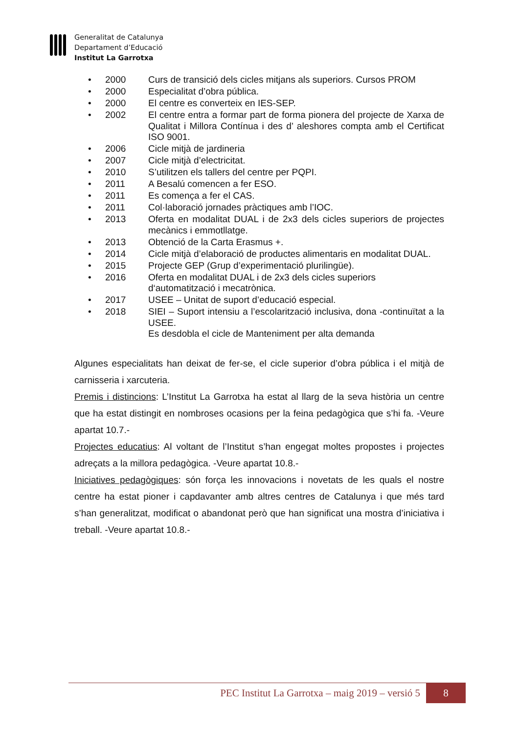Generalitat de Catalunya
Departament d’Educació
Institut La Garrotxa
• 2000 Curs de transició dels cicles mitjans als superiors. Cursos PROM
• 2000 Especialitat d’obra pública.
• 2000 El centre es converteix en IES-SEP.
• 2002 El centre entra a formar part de forma pionera del projecte de Xarxa de Qualitat i Millora Contínua i des d’ aleshores compta amb el Certificat ISO 9001.
• 2006 Cicle mitjà de jardineria
• 2007 Cicle mitjà d’electricitat.
• 2010 S’utilitzen els tallers del centre per PQPI.
• 2011 A Besalú comencen a fer ESO.
• 2011 Es comença a fer el CAS.
• 2011 Col·laboració jornades pràctiques amb l’IOC.
• 2013 Oferta en modalitat DUAL i de 2x3 dels cicles superiors de projectes mecànics i emmotllatge.
• 2013 Obtenció de la Carta Erasmus +.
• 2014 Cicle mitjà d’elaboració de productes alimentaris en modalitat DUAL.
• 2015 Projecte GEP (Grup d’experimentació plurilingüe).
• 2016 Oferta en modalitat DUAL i de 2x3 dels cicles superiors d‘automatització i mecatrònica.
• 2017 USEE – Unitat de suport d’educació especial.
• 2018 SIEI – Suport intensiu a l’escolarització inclusiva, dona -continuïtat a la USEE.
Es desdobla el cicle de Manteniment per alta demanda
Algunes especialitats han deixat de fer-se, el cicle superior d’obra pública i el mitjà de carnisseria i xarcuteria.
Premis i distincions: L’Institut La Garrotxa ha estat al llarg de la seva història un centre que ha estat distingit en nombroses ocasions per la feina pedagògica que s’hi fa. -Veure apartat 10.7.-
Projectes educatius: Al voltant de l’Institut s’han engegat moltes propostes i projectes adreçats a la millora pedagògica. -Veure apartat 10.8.-
Iniciatives pedagògiques: són força les innovacions i novetats de les quals el nostre centre ha estat pioner i capdavanter amb altres centres de Catalunya i que més tard s’han generalitzat, modificat o abandonat però que han significat una mostra d’iniciativa i treball. -Veure apartat 10.8.-
PEC Institut La Garrotxa – maig 2019 – versió 5 8